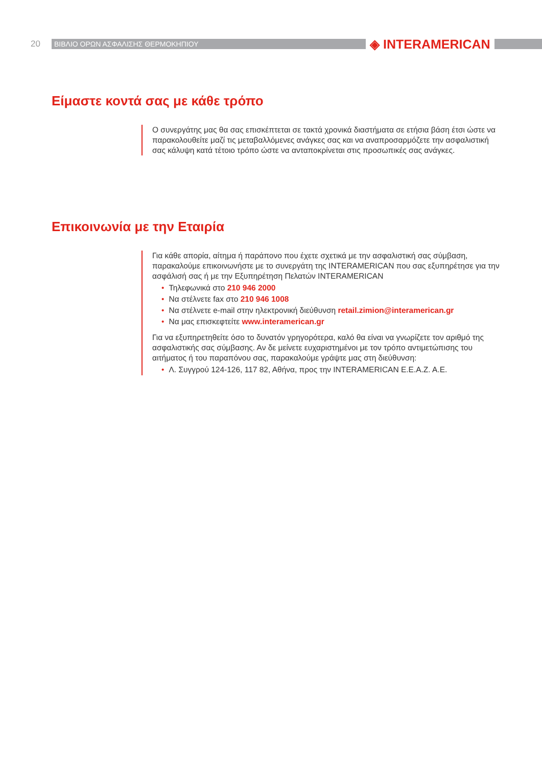20 ΒΙΒΛΙΟ ΟΡΩΝ ΑΣΦΑΛΙΣΗΣ ΘΕΡΜΟΚΗΠΙΟΥ ◈ INTERAMERICAN
Είμαστε κοντά σας με κάθε τρόπο
Ο συνεργάτης μας θα σας επισκέπτεται σε τακτά χρονικά διαστήματα σε ετήσια βάση έτσι ώστε να παρακολουθείτε μαζί τις μεταβαλλόμενες ανάγκες σας και να αναπροσαρμόζετε την ασφαλιστική σας κάλυψη κατά τέτοιο τρόπο ώστε να ανταποκρίνεται στις προσωπικές σας ανάγκες.
Επικοινωνία με την Εταιρία
Για κάθε απορία, αίτημα ή παράπονο που έχετε σχετικά με την ασφαλιστική σας σύμβαση, παρακαλούμε επικοινωνήστε με το συνεργάτη της INTERAMERICAN που σας εξυπηρέτησε για την ασφάλισή σας ή με την Εξυπηρέτηση Πελατών INTERAMERICAN
• Τηλεφωνικά στο 210 946 2000
• Να στέλνετε fax στο 210 946 1008
• Να στέλνετε e-mail στην ηλεκτρονική διεύθυνση retail.zimion@interamerican.gr
• Να μας επισκεφτείτε www.interamerican.gr
Για να εξυπηρετηθείτε όσο το δυνατόν γρηγορότερα, καλό θα είναι να γνωρίζετε τον αριθμό της ασφαλιστικής σας σύμβασης. Αν δε μείνετε ευχαριστημένοι με τον τρόπο αντιμετώπισης του αιτήματος ή του παραπόνου σας, παρακαλούμε γράψτε μας στη διεύθυνση:
• Λ. Συγγρού 124-126, 117 82, Αθήνα, προς την INTERAMERICAN Ε.Ε.Α.Ζ. Α.Ε.